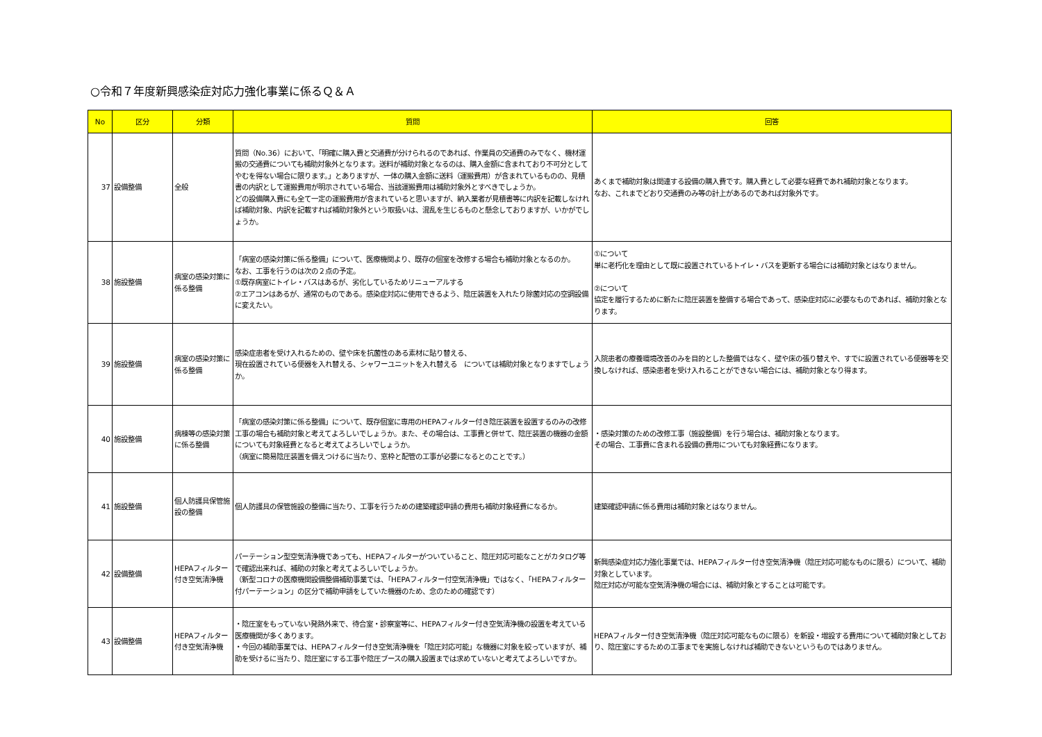○令和７年度新興感染症対応力強化事業に係るＱ＆Ａ
| No | 区分 | 分類 | 質問 | 回答 |
| --- | --- | --- | --- | --- |
| 37 | 設備整備 | 全般 | 質問（No.36）において、「明確に購入費と交通費が分けられるのであれば、作業員の交通費のみでなく、機材運搬の交通費についても補助対象外となります。送料が補助対象となるのは、購入金額に含まれており不可分としてやむを得ない場合に限ります。」とありますが、一体の購入金額に送料（運搬費用）が含まれているものの、見積書の内訳として運搬費用が明示されている場合、当該運搬費用は補助対象外とすべきでしょうか。 どの設備購入費にも全て一定の運搬費用が含まれていると思いますが、納入業者が見積書等に内訳を記載しなければ補助対象、内訳を記載すれば補助対象外という取扱いは、混乱を生じるものと懸念しておりますが、いかがでしょうか。 | あくまで補助対象は関連する設備の購入費です。購入費として必要な経費であれ補助対象となります。 なお、これまでどおり交通費のみ等の計上があるのであれば対象外です。 |
| 38 | 施設整備 | 病室の感染対策に係る整備 | 「病室の感染対策に係る整備」について、医療機関より、既存の個室を改修する場合も補助対象となるのか。 なお、工事を行うのは次の２点の予定。 ①既存病室にトイレ・バスはあるが、劣化しているためリニューアルする ②エアコンはあるが、通常のものである。感染症対応に使用できるよう、陰圧装置を入れたり除菌対応の空調設備に変えたい。 | ①について 単に老朽化を理由として既に設置されているトイレ・バスを更新する場合には補助対象とはなりません。 ②について 協定を履行するために新たに陰圧装置を整備する場合であって、感染症対応に必要なものであれば、補助対象となります。 |
| 39 | 施設整備 | 病室の感染対策に係る整備 | 感染症患者を受け入れるための、壁や床を抗菌性のある素材に貼り替える、 現在設置されている便器を入れ替える、シャワーユニットを入れ替える については補助対象となりますでしょうか。 | 入院患者の療養環境改善のみを目的とした整備ではなく、壁や床の張り替えや、すでに設置されている便器等を交換しなければ、感染患者を受け入れることができない場合には、補助対象となり得ます。 |
| 40 | 施設整備 | 病棟等の感染対策に係る整備 | 「病室の感染対策に係る整備」について、既存個室に専用のHEPAフィルター付き陰圧装置を設置するのみの改修工事の場合も補助対象と考えてよろしいでしょうか。また、その場合は、工事費と併せて、陰圧装置の機器の金額についても対象経費となると考えてよろしいでしょうか。 （病室に簡易陰圧装置を備えつけるに当たり、窓枠と配管の工事が必要になるとのことです。） | ・感染対策のための改修工事（施設整備）を行う場合は、補助対象となります。 その場合、工事費に含まれる設備の費用についても対象経費になります。 |
| 41 | 施設整備 | 個人防護具保管施設の整備 | 個人防護具の保管施設の整備に当たり、工事を行うための建築確認申請の費用も補助対象経費になるか。 | 建築確認申請に係る費用は補助対象とはなりません。 |
| 42 | 設備整備 | HEPAフィルター付き空気清浄機 | パーテーション型空気清浄機であっても、HEPAフィルターがついていること、陰圧対応可能なことがカタログ等で確認出来れば、補助の対象と考えてよろしいでしょうか。 （新型コロナの医療機関設備整備補助事業では、「HEPAフィルター付空気清浄機」ではなく、「HEPAフィルター付パーテーション」の区分で補助申請をしていた機器のため、念のための確認です） | 新興感染症対応力強化事業では、HEPAフィルター付き空気清浄機（陰圧対応可能なものに限る）について、補助対象としています。 陰圧対応が可能な空気清浄機の場合には、補助対象とすることは可能です。 |
| 43 | 設備整備 | HEPAフィルター付き空気清浄機 | ・陰圧室をもっていない発熱外来で、待合室・診察室等に、HEPAフィルター付き空気清浄機の設置を考えている医療機関が多くあります。 ・今回の補助事業では、HEPAフィルター付き空気清浄機を「陰圧対応可能」な機器に対象を絞っていますが、補助を受けるに当たり、陰圧室にする工事や陰圧ブースの購入設置までは求めていないと考えてよろしいですか。 | HEPAフィルター付き空気清浄機（陰圧対応可能なものに限る）を新設・増設する費用について補助対象としており、陰圧室にするための工事までを実施しなければ補助できないというものではありません。 |